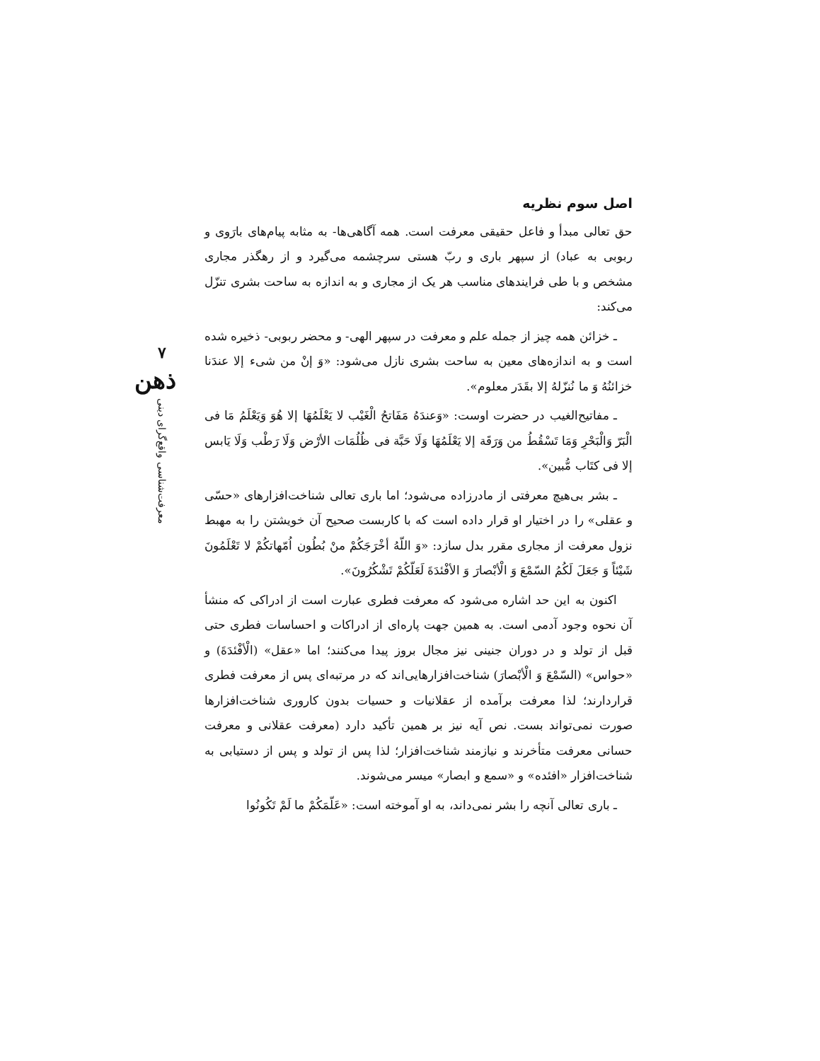اصل سوم نظریه
حق تعالی مبدأ و فاعل حقیقی معرفت است. همه آگاهی‌ها- به مثابه پیام‌های بارَوی و ربوبی به عباد) از سپهر باری و ربّ هستی سرچشمه می‌گیرد و از رهگذر مجاری مشخص و با طی فرایندهای مناسب هر یک از مجاری و به اندازه به ساحت بشری تنزّل می‌کند:
ـ خزائن همه چیز از جمله علم و معرفت در سپهر الهی- و محضر ربوبی- ذخیره شده است و به اندازه‌های معین به ساحت بشری نازل می‌شود: «وَ إنْ من شیء إلا عندَنا خزائنُهُ وَ ما نُنزّلهُ إلا بقَدَر معلوم».
ـ مفاتیح‌الغیب در حضرت اوست: «وَعندَهُ مَفَاتحُ الْغَیْب لا یَعْلَمُهَا إلا هُوَ وَیَعْلَمُ مَا فی الْبَرّ وَالْبَحْرِ وَمَا تَسْقُطُ من وَرَقَة إلا یَعْلَمُهَا وَلَا حَبَّة فی ظُلُمَات الأرْض وَلَا رَطْب وَلَا یَابس إلا فی کتَاب مُّبین».
ـ بشر بی‌هیچ معرفتی از مادرزاده می‌شود؛ اما باری تعالی شناخت‌افزارهای «حسّی و عقلی» را در اختیار او قرار داده است که با کاربست صحیح آن خویشتن را به مهبط نزول معرفت از مجاری مقرر بدل سازد: «وَ اللّهُ أخْرَجَکُمْ منْ بُطُون اُمّهاتکُمْ لا تَعْلَمُونَ شَیْئاً وَ جَعَلَ لَکُمُ السّمْعَ وَ الْأبْصارَ وَ الأفْئدَةَ لَعَلّکُمْ تَشْکُرُونَ».
اکنون به این حد اشاره می‌شود که معرفت فطری عبارت است از ادراکی که منشأ آن نحوه وجود آدمی است. به همین جهت پاره‌ای از ادراکات و احساسات فطری حتی قبل از تولد و در دوران جنینی نیز مجال بروز پیدا می‌کنند؛ اما «عقل» (الْأفْئدَةَ) و «حواس» (السّمْعَ وَ الْأبْصارَ) شناخت‌افزارهایی‌اند که در مرتبه‌ای پس از معرفت فطری قراردارند؛ لذا معرفت برآمده از عقلانیات و حسیات بدون کاروری شناخت‌افزارها صورت نمی‌تواند بست. نص آیه نیز بر همین تأکید دارد (معرفت عقلانی و معرفت حسانی معرفت متأخرند و نیازمند شناخت‌افزار؛ لذا پس از تولد و پس از دستیابی به شناخت‌افزار «افئده» و «سمع و ابصار» میسر می‌شوند.
ـ باری تعالی آنچه را بشر نمی‌داند، به او آموخته است: «عَلّمَکُمْ ما لَمْ تَکُونُوا
۷
ذهن
معرفت‌شناسی واقع‌گرای دینی